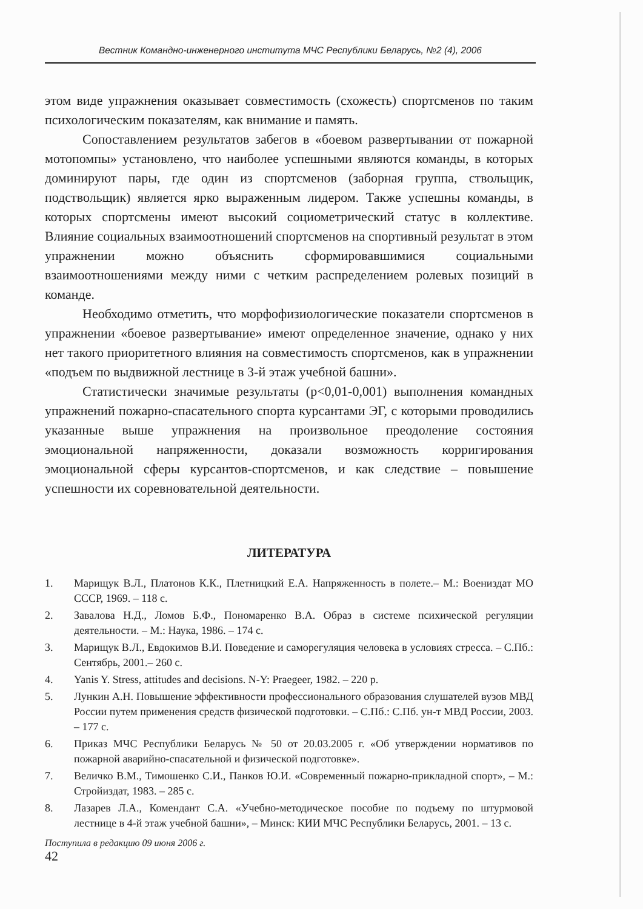Вестник Командно-инженерного института МЧС Республики Беларусь, №2 (4), 2006
этом виде упражнения оказывает совместимость (схожесть) спортсменов по таким психологическим показателям, как внимание и память.
Сопоставлением результатов забегов в «боевом развертывании от пожарной мотопомпы» установлено, что наиболее успешными являются команды, в которых доминируют пары, где один из спортсменов (заборная группа, ствольщик, подствольщик) является ярко выраженным лидером. Также успешны команды, в которых спортсмены имеют высокий социометрический статус в коллективе. Влияние социальных взаимоотношений спортсменов на спортивный результат в этом упражнении можно объяснить сформировавшимися социальными взаимоотношениями между ними с четким распределением ролевых позиций в команде.
Необходимо отметить, что морфофизиологические показатели спортсменов в упражнении «боевое развертывание» имеют определенное значение, однако у них нет такого приоритетного влияния на совместимость спортсменов, как в упражнении «подъем по выдвижной лестнице в 3-й этаж учебной башни».
Статистически значимые результаты (p<0,01-0,001) выполнения командных упражнений пожарно-спасательного спорта курсантами ЭГ, с которыми проводились указанные выше упражнения на произвольное преодоление состояния эмоциональной напряженности, доказали возможность корригирования эмоциональной сферы курсантов-спортсменов, и как следствие – повышение успешности их соревновательной деятельности.
ЛИТЕРАТУРА
1. Марищук В.Л., Платонов К.К., Плетницкий Е.А. Напряженность в полете.– М.: Воениздат МО СССР, 1969. – 118 с.
2. Завалова Н.Д., Ломов Б.Ф., Пономаренко В.А. Образ в системе психической регуляции деятельности. – М.: Наука, 1986. – 174 с.
3. Марищук В.Л., Евдокимов В.И. Поведение и саморегуляция человека в условиях стресса. – С.Пб.: Сентябрь, 2001.– 260 с.
4. Yanis Y. Stress, attitudes and decisions. N-Y: Praegeer, 1982. – 220 p.
5. Лункин А.Н. Повышение эффективности профессионального образования слушателей вузов МВД России путем применения средств физической подготовки. – С.Пб.: С.Пб. ун-т МВД России, 2003. – 177 с.
6. Приказ МЧС Республики Беларусь № 50 от 20.03.2005 г. «Об утверждении нормативов по пожарной аварийно-спасательной и физической подготовке».
7. Величко В.М., Тимошенко С.И., Панков Ю.И. «Современный пожарно-прикладной спорт», – М.: Стройиздат, 1983. – 285 с.
8. Лазарев Л.А., Комендант С.А. «Учебно-методическое пособие по подъему по штурмовой лестнице в 4-й этаж учебной башни», – Минск: КИИ МЧС Республики Беларусь, 2001. – 13 с.
Поступила в редакцию 09 июня 2006 г.
42